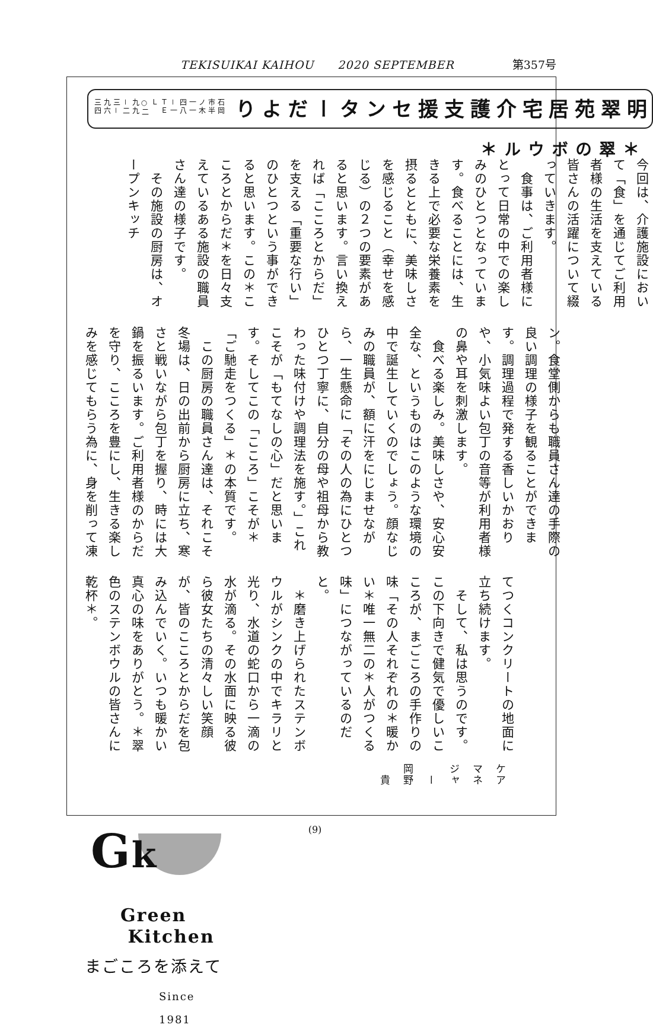TEKISUIKAI KAIHOU　　2020 SEPTEMBER 第357号
明翠苑居宅介護
支援センターだより
石岡市半ノ木一一四八－一
ＴＥＬ ○二九九－二三－九六三四
＊翠のボウル＊
今回は、介護施設において「食」を通じてご利用者様の生活を支えている皆さんの活躍について綴っていきます。
　食事は、ご利用者様にとって日常の中での楽しみのひとつとなっています。食べることには、生きる上で必要な栄養素を摂るとともに、美味しさを感じること（幸せを感じる）の２つの要素があると思います。言い換えれば「こころとからだ」を支える「重要な行い」のひとつという事ができると思います。この＊こころとからだ＊を日々支えているある施設の職員さん達の様子です。
　その施設の厨房は、オープンキッチ
ン。食堂側からも職員さん達の手際の良い調理の様子を観ることができます。調理過程で発する香しいかおりや、小気味よい包丁の音等が利用者様の鼻や耳を刺激します。
　食べる楽しみ。美味しさや、安心安全な、というものはこのような環境の中で誕生していくのでしょう。顔なじみの職員が、額に汗をにじませながら、一生懸命に「その人の為にひとつひとつ丁寧に、自分の母や祖母から教わった味付けや調理法を施す。」これこそが「もてなしの心」だと思います。そしてこの「こころ」こそが＊「ご馳走をつくる」＊の本質です。
　この厨房の職員さん達は、それこそ冬場は、日の出前から厨房に立ち、寒さと戦いながら包丁を握り、時には大鍋を振るいます。ご利用者様のからだを守り、こころを豊にし、生きる楽しみを感じてもらう為に、身を削って凍
てつくコンクリートの地面に立ち続けます。
　そして、私は思うのです。この下向きで健気で優しいこころが、まごころの手作りの味「その人それぞれの＊暖かい＊唯一無二の＊人がつくる味」につながっているのだと。
　＊磨き上げられたステンボウルがシンクの中でキラリと光り、水道の蛇口から一滴の水が滴る。その水面に映る彼ら彼女たちの清々しい笑顔が、皆のこころとからだを包み込んでいく。いつも暖かい真心の味をありがとう。＊翠色のステンボウルの皆さんに乾杯＊。
ケアマネジャー　岡野　貴
Gk
Green
Kitchen
まごころを添えて
Since 1981
(9)